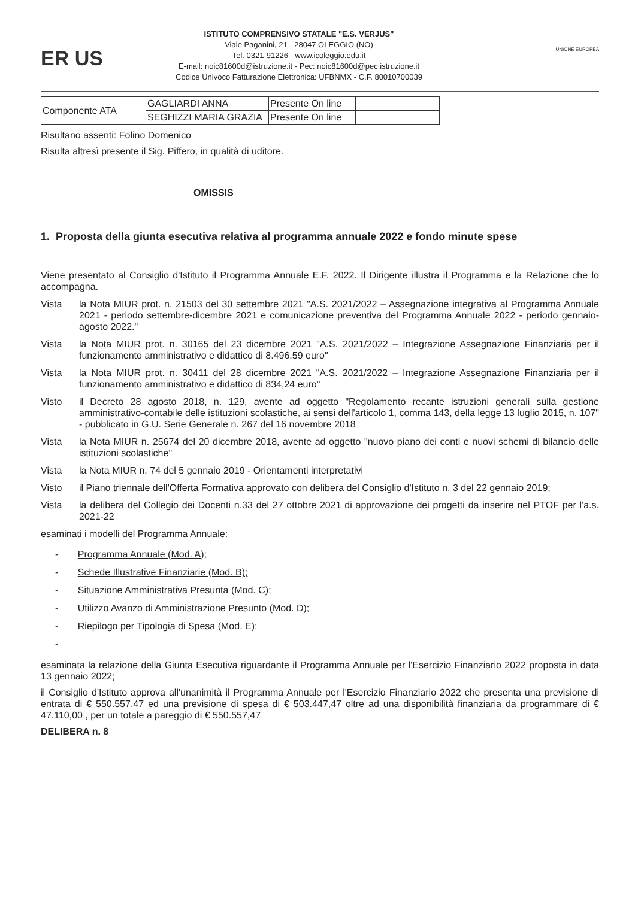ER US
ISTITUTO COMPRENSIVO STATALE "E.S. VERJUS"
Viale Paganini, 21 - 28047 OLEGGIO (NO)
Tel. 0321-91226 - www.icoleggio.edu.it
E-mail: noic81600d@istruzione.it - Pec: noic81600d@pec.istruzione.it
Codice Univoco Fatturazione Elettronica: UFBNMX - C.F. 80010700039
UNIONE EUROPEA
| Componente ATA | GAGLIARDI ANNA | Presente On line | |
| | SEGHIZZI MARIA GRAZIA | Presente On line | |
Risultano assenti: Folino Domenico
Risulta altresì presente il Sig. Piffero, in qualità di uditore.
OMISSIS
1. Proposta della giunta esecutiva relativa al programma annuale 2022 e fondo minute spese
Viene presentato al Consiglio d'Istituto il Programma Annuale E.F. 2022. Il Dirigente illustra il Programma e la Relazione che lo accompagna.
Vista la Nota MIUR prot. n. 21503 del 30 settembre 2021 "A.S. 2021/2022 – Assegnazione integrativa al Programma Annuale 2021 - periodo settembre-dicembre 2021 e comunicazione preventiva del Programma Annuale 2022 - periodo gennaio-agosto 2022."
Vista la Nota MIUR prot. n. 30165 del 23 dicembre 2021 "A.S. 2021/2022 – Integrazione Assegnazione Finanziaria per il funzionamento amministrativo e didattico di 8.496,59 euro"
Vista la Nota MIUR prot. n. 30411 del 28 dicembre 2021 "A.S. 2021/2022 – Integrazione Assegnazione Finanziaria per il funzionamento amministrativo e didattico di 834,24 euro"
Visto il Decreto 28 agosto 2018, n. 129, avente ad oggetto "Regolamento recante istruzioni generali sulla gestione amministrativo-contabile delle istituzioni scolastiche, ai sensi dell'articolo 1, comma 143, della legge 13 luglio 2015, n. 107" - pubblicato in G.U. Serie Generale n. 267 del 16 novembre 2018
Vista la Nota MIUR n. 25674 del 20 dicembre 2018, avente ad oggetto "nuovo piano dei conti e nuovi schemi di bilancio delle istituzioni scolastiche"
Vista la Nota MIUR n. 74 del 5 gennaio 2019 - Orientamenti interpretativi
Visto il Piano triennale dell'Offerta Formativa approvato con delibera del Consiglio d'Istituto n. 3 del 22 gennaio 2019;
Vista la delibera del Collegio dei Docenti n.33 del 27 ottobre 2021 di approvazione dei progetti da inserire nel PTOF per l'a.s. 2021-22
esaminati i modelli del Programma Annuale:
- Programma Annuale (Mod. A);
- Schede Illustrative Finanziarie (Mod. B);
- Situazione Amministrativa Presunta (Mod. C);
- Utilizzo Avanzo di Amministrazione Presunto (Mod. D);
- Riepilogo per Tipologia di Spesa (Mod. E);
-
esaminata la relazione della Giunta Esecutiva riguardante il Programma Annuale per l'Esercizio Finanziario 2022 proposta in data 13 gennaio 2022;
il Consiglio d'Istituto approva all'unanimità il Programma Annuale per l'Esercizio Finanziario 2022 che presenta una previsione di entrata di € 550.557,47 ed una previsione di spesa di € 503.447,47 oltre ad una disponibilità finanziaria da programmare di € 47.110,00 , per un totale a pareggio di € 550.557,47
DELIBERA n. 8